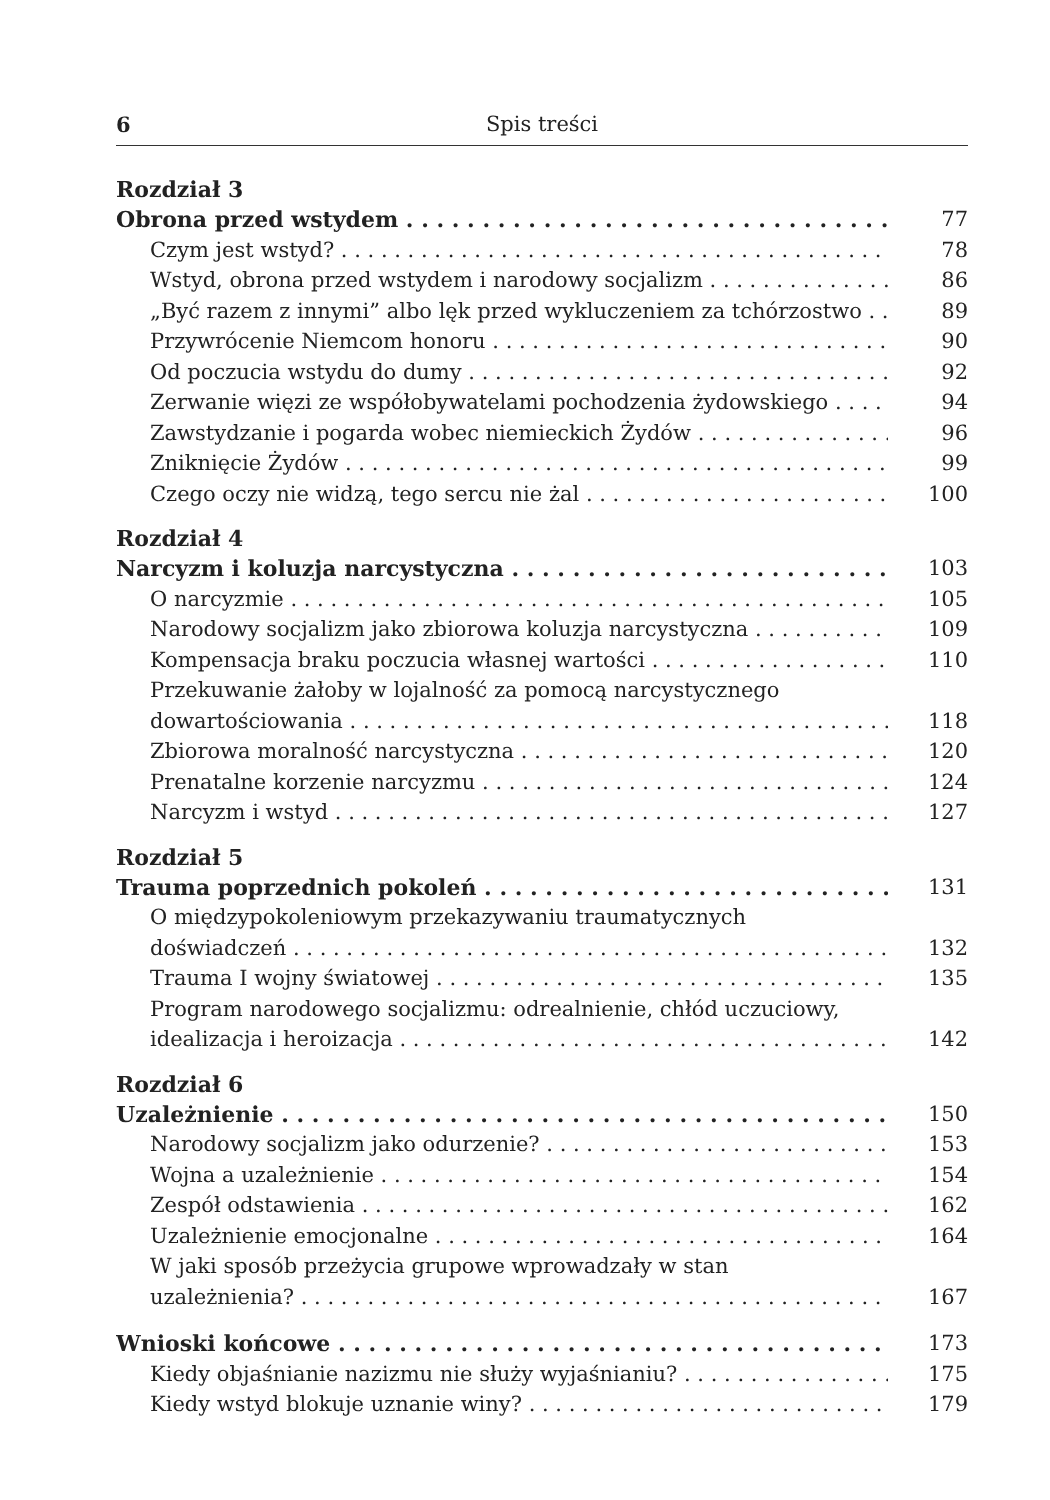6 Spis treści
Rozdział 3
Obrona przed wstydem 77
Czym jest wstyd? 78
Wstyd, obrona przed wstydem i narodowy socjalizm 86
„Być razem z innymi” albo lęk przed wykluczeniem za tchórzostwo 89
Przywrócenie Niemcom honoru 90
Od poczucia wstydu do dumy 92
Zerwanie więzi ze współobywatelami pochodzenia żydowskiego 94
Zawstydzanie i pogarda wobec niemieckich Żydów 96
Zniknięcie Żydów 99
Czego oczy nie widzą, tego sercu nie żal 100
Rozdział 4
Narcyzm i koluzja narcystyczna 103
O narcyzmie 105
Narodowy socjalizm jako zbiorowa koluzja narcystyczna 109
Kompensacja braku poczucia własnej wartości 110
Przekuwanie żałoby w lojalność za pomocą narcystycznego
dowartościowania 118
Zbiorowa moralność narcystyczna 120
Prenatalne korzenie narcyzmu 124
Narcyzm i wstyd 127
Rozdział 5
Trauma poprzednich pokoleń 131
O międzypokoleniowym przekazywaniu traumatycznych
doświadczeń 132
Trauma I wojny światowej 135
Program narodowego socjalizmu: odrealnienie, chłód uczuciowy,
idealizacja i heroizacja 142
Rozdział 6
Uzależnienie 150
Narodowy socjalizm jako odurzenie? 153
Wojna a uzależnienie 154
Zespół odstawienia 162
Uzależnienie emocjonalne 164
W jaki sposób przeżycia grupowe wprowadzały w stan
uzależnienia? 167
Wnioski końcowe 173
Kiedy objaśnianie nazizmu nie służy wyjaśnianiu? 175
Kiedy wstyd blokuje uznanie winy? 179